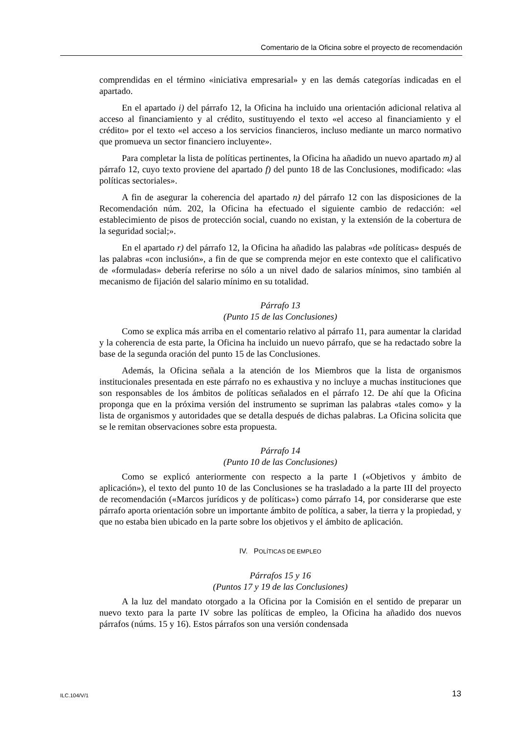Comentario de la Oficina sobre el proyecto de recomendación
comprendidas en el término «iniciativa empresarial» y en las demás categorías indicadas en el apartado.
En el apartado i) del párrafo 12, la Oficina ha incluido una orientación adicional relativa al acceso al financiamiento y al crédito, sustituyendo el texto «el acceso al financiamiento y el crédito» por el texto «el acceso a los servicios financieros, incluso mediante un marco normativo que promueva un sector financiero incluyente».
Para completar la lista de políticas pertinentes, la Oficina ha añadido un nuevo apartado m) al párrafo 12, cuyo texto proviene del apartado f) del punto 18 de las Conclusiones, modificado: «las políticas sectoriales».
A fin de asegurar la coherencia del apartado n) del párrafo 12 con las disposiciones de la Recomendación núm. 202, la Oficina ha efectuado el siguiente cambio de redacción: «el establecimiento de pisos de protección social, cuando no existan, y la extensión de la cobertura de la seguridad social;».
En el apartado r) del párrafo 12, la Oficina ha añadido las palabras «de políticas» después de las palabras «con inclusión», a fin de que se comprenda mejor en este contexto que el calificativo de «formuladas» debería referirse no sólo a un nivel dado de salarios mínimos, sino también al mecanismo de fijación del salario mínimo en su totalidad.
Párrafo 13
(Punto 15 de las Conclusiones)
Como se explica más arriba en el comentario relativo al párrafo 11, para aumentar la claridad y la coherencia de esta parte, la Oficina ha incluido un nuevo párrafo, que se ha redactado sobre la base de la segunda oración del punto 15 de las Conclusiones.
Además, la Oficina señala a la atención de los Miembros que la lista de organismos institucionales presentada en este párrafo no es exhaustiva y no incluye a muchas instituciones que son responsables de los ámbitos de políticas señalados en el párrafo 12. De ahí que la Oficina proponga que en la próxima versión del instrumento se supriman las palabras «tales como» y la lista de organismos y autoridades que se detalla después de dichas palabras. La Oficina solicita que se le remitan observaciones sobre esta propuesta.
Párrafo 14
(Punto 10 de las Conclusiones)
Como se explicó anteriormente con respecto a la parte I («Objetivos y ámbito de aplicación»), el texto del punto 10 de las Conclusiones se ha trasladado a la parte III del proyecto de recomendación («Marcos jurídicos y de políticas») como párrafo 14, por considerarse que este párrafo aporta orientación sobre un importante ámbito de política, a saber, la tierra y la propiedad, y que no estaba bien ubicado en la parte sobre los objetivos y el ámbito de aplicación.
IV. POLÍTICAS DE EMPLEO
Párrafos 15 y 16
(Puntos 17 y 19 de las Conclusiones)
A la luz del mandato otorgado a la Oficina por la Comisión en el sentido de preparar un nuevo texto para la parte IV sobre las políticas de empleo, la Oficina ha añadido dos nuevos párrafos (núms. 15 y 16). Estos párrafos son una versión condensada
ILC.104/V/1 13